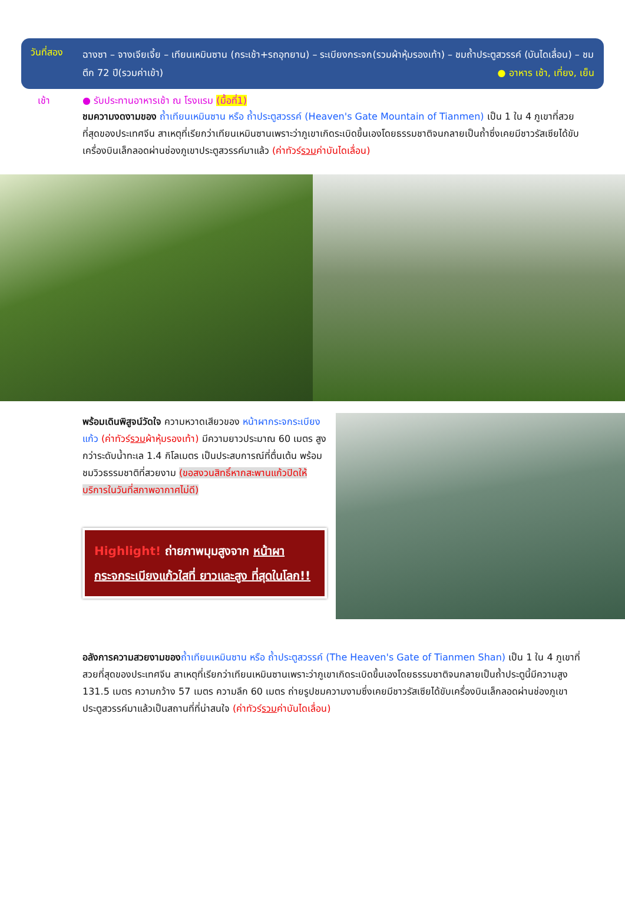วันที่สอง
ฉางซา – จางเจียเจี้ย – เทียนเหมินซาน (กระเช้า+รถอุทยาน) – ระเบียงกระจก(รวมผ้าหุ้มรองเท้า) – ชมถ้ำประตูสวรรค์ (บันไดเลื่อน) – ชมตึก 72 ปี(รวมค่าเข้า) ● อาหาร เช้า, เที่ยง, เย็น
เช้า ● รับประทานอาหารเช้า ณ โรงแรม (มื้อที่1)
ชมความงดงามของ ถ้ำเทียนเหมินซาน หรือ ถ้ำประตูสวรรค์ (Heaven's Gate Mountain of Tianmen) เป็น 1 ใน 4 ภูเขาที่สวยที่สุดของประเทศจีน สาเหตุที่เรียกว่าเทียนเหมินซานเพราะว่าภูเขาเกิดระเบิดขึ้นเองโดยธรรมชาติจนกลายเป็นถ้ำซึ่งเคยมีชาวรัสเซียได้ขับเครื่องบินเล็กลอดผ่านช่องภูเขาประตูสวรรค์มาแล้ว (ค่าทัวร์รวมค่าบันไดเลื่อน)
พร้อมเดินพิสูจน์วัดใจ ความหวาดเสียวของ หน้าผากระจกระเบียงแก้ว (ค่าทัวร์รวมผ้าหุ้มรองเท้า) มีความยาวประมาณ 60 เมตร สูง กว่าระดับน้ำทะเล 1.4 กิโลเมตร เป็นประสบการณ์ที่ตื่นเต้น พร้อมชมวิวธรรมชาติที่สวยงาม (ขอสงวนสิทธิ์หากสะพานแก้วปิดให้บริการในวันที่สภาพอากาศไม่ดี)
Highlight! ถ่ายภาพมุมสูงจาก หน้าผากระจกระเบียงแก้วใสที่ ยาวและสูง ที่สุดในโลก!!
อลังการความสวยงามของ ถ้ำเทียนเหมินซาน หรือ ถ้ำประตูสวรรค์ (The Heaven's Gate of Tianmen Shan) เป็น 1 ใน 4 ภูเขาที่สวยที่สุดของประเทศจีน สาเหตุที่เรียกว่าเทียนเหมินซานเพราะว่าภูเขาเกิดระเบิดขึ้นเองโดยธรรมชาติจนกลายเป็นถ้ำประตูนี้มีความสูง 131.5 เมตร ความกว้าง 57 เมตร ความลึก 60 เมตร ถ่ายรูปชมความงามซึ่งเคยมีชาวรัสเซียได้ขับเครื่องบินเล็กลอดผ่านช่องภูเขาประตูสวรรค์มาแล้วเป็นสถานที่ที่น่าสนใจ (ค่าทัวร์รวมค่าบันไดเลื่อน)